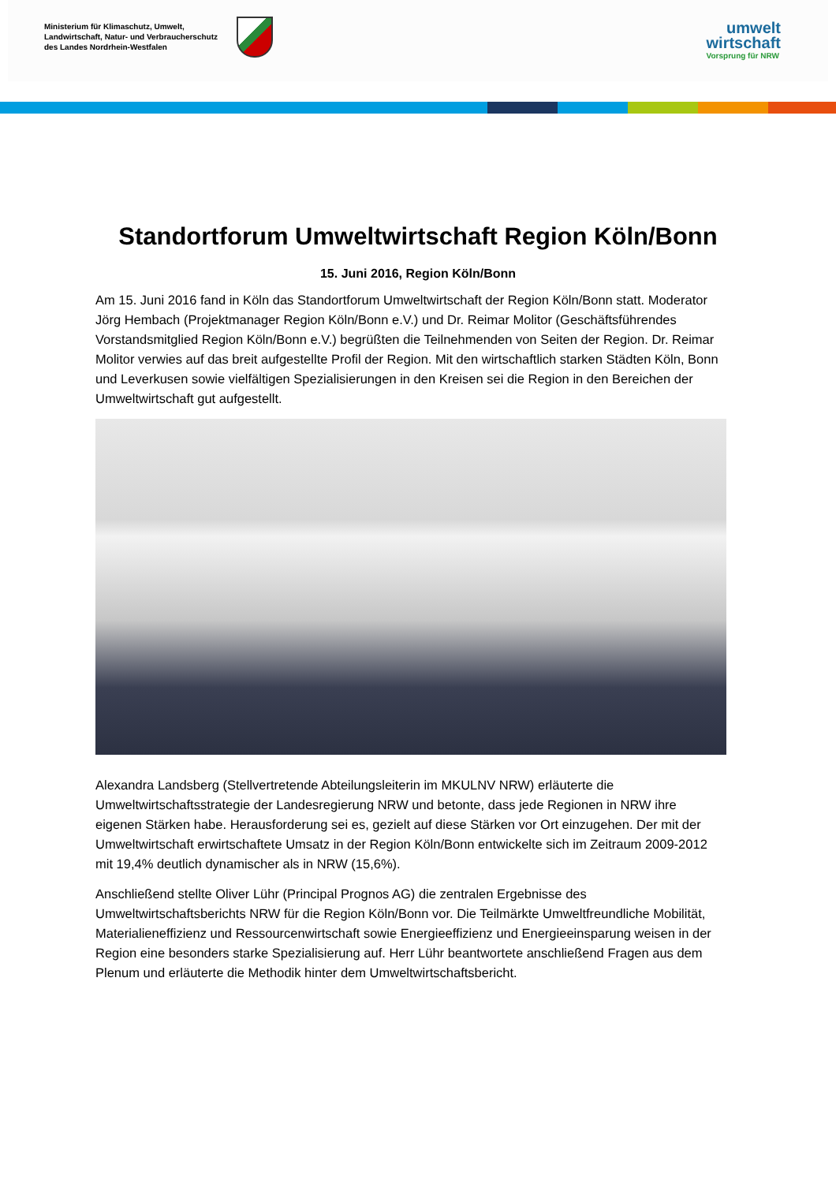Ministerium für Klimaschutz, Umwelt,
Landwirtschaft, Natur- und Verbraucherschutz
des Landes Nordrhein-Westfalen
umwelt
wirtschaft
Vorsprung für NRW
Standortforum Umweltwirtschaft Region Köln/Bonn
15. Juni 2016, Region Köln/Bonn
Am 15. Juni 2016 fand in Köln das Standortforum Umweltwirtschaft der Region Köln/Bonn statt. Moderator Jörg Hembach (Projektmanager Region Köln/Bonn e.V.) und Dr. Reimar Molitor (Geschäftsführendes Vorstandsmitglied Region Köln/Bonn e.V.) begrüßten die Teilnehmenden von Seiten der Region. Dr. Reimar Molitor verwies auf das breit aufgestellte Profil der Region. Mit den wirtschaftlich starken Städten Köln, Bonn und Leverkusen sowie vielfältigen Spezialisierungen in den Kreisen sei die Region in den Bereichen der Umweltwirtschaft gut aufgestellt.
Alexandra Landsberg (Stellvertretende Abteilungsleiterin im MKULNV NRW) erläuterte die Umweltwirtschaftsstrategie der Landesregierung NRW und betonte, dass jede Regionen in NRW ihre eigenen Stärken habe. Herausforderung sei es, gezielt auf diese Stärken vor Ort einzugehen. Der mit der Umweltwirtschaft erwirtschaftete Umsatz in der Region Köln/Bonn entwickelte sich im Zeitraum 2009-2012 mit 19,4% deutlich dynamischer als in NRW (15,6%).
Anschließend stellte Oliver Lühr (Principal Prognos AG) die zentralen Ergebnisse des Umweltwirtschaftsberichts NRW für die Region Köln/Bonn vor. Die Teilmärkte Umweltfreundliche Mobilität, Materialieneffizienz und Ressourcenwirtschaft sowie Energieeffizienz und Energieeinsparung weisen in der Region eine besonders starke Spezialisierung auf. Herr Lühr beantwortete anschließend Fragen aus dem Plenum und erläuterte die Methodik hinter dem Umweltwirtschaftsbericht.